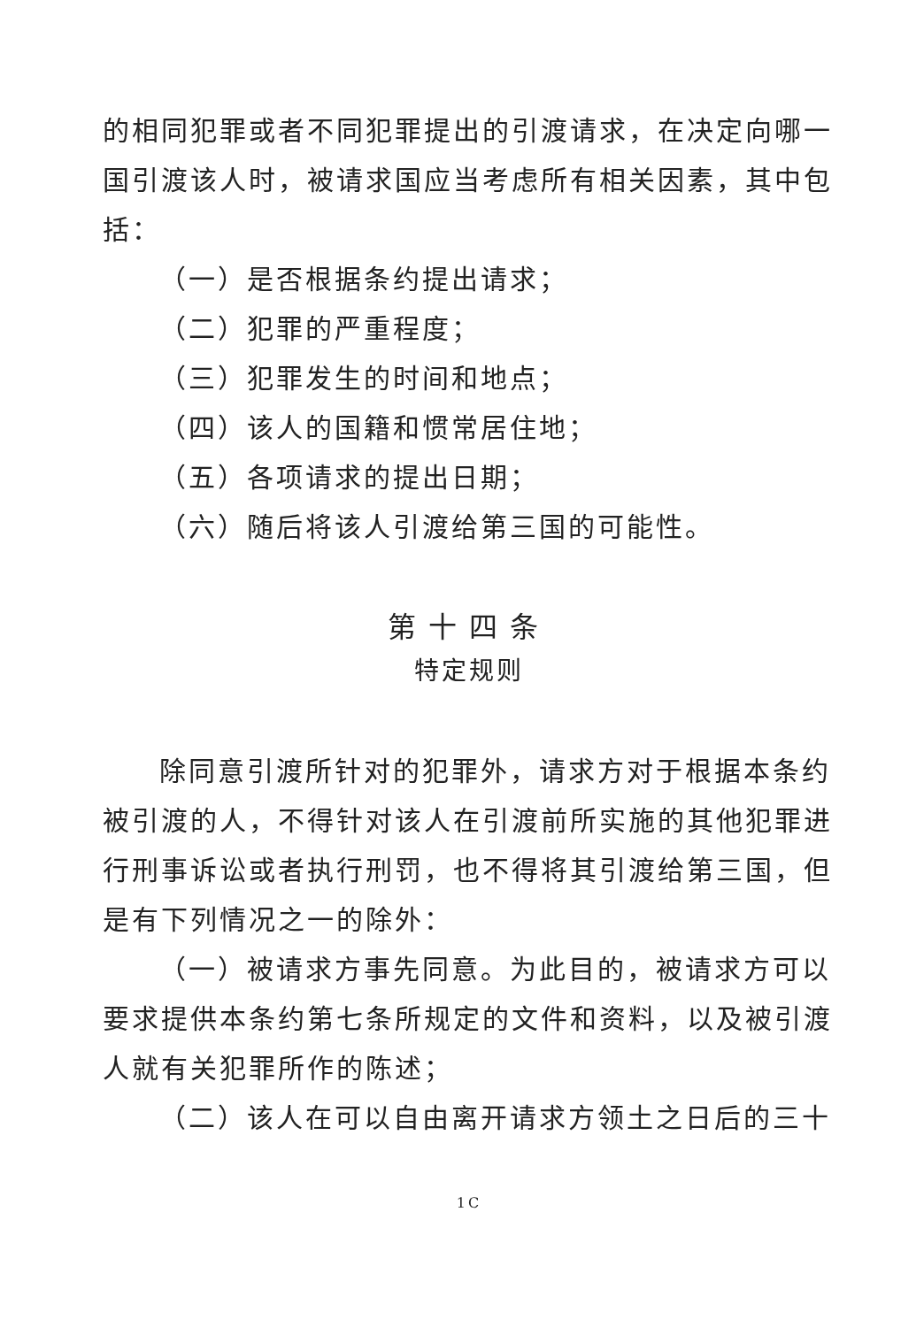的相同犯罪或者不同犯罪提出的引渡请求，在决定向哪一国引渡该人时，被请求国应当考虑所有相关因素，其中包括：
（一）是否根据条约提出请求；
（二）犯罪的严重程度；
（三）犯罪发生的时间和地点；
（四）该人的国籍和惯常居住地；
（五）各项请求的提出日期；
（六）随后将该人引渡给第三国的可能性。
第十四条
特定规则
除同意引渡所针对的犯罪外，请求方对于根据本条约被引渡的人，不得针对该人在引渡前所实施的其他犯罪进行刑事诉讼或者执行刑罚，也不得将其引渡给第三国，但是有下列情况之一的除外：
（一）被请求方事先同意。为此目的，被请求方可以要求提供本条约第七条所规定的文件和资料，以及被引渡人就有关犯罪所作的陈述；
（二）该人在可以自由离开请求方领土之日后的三十
1C